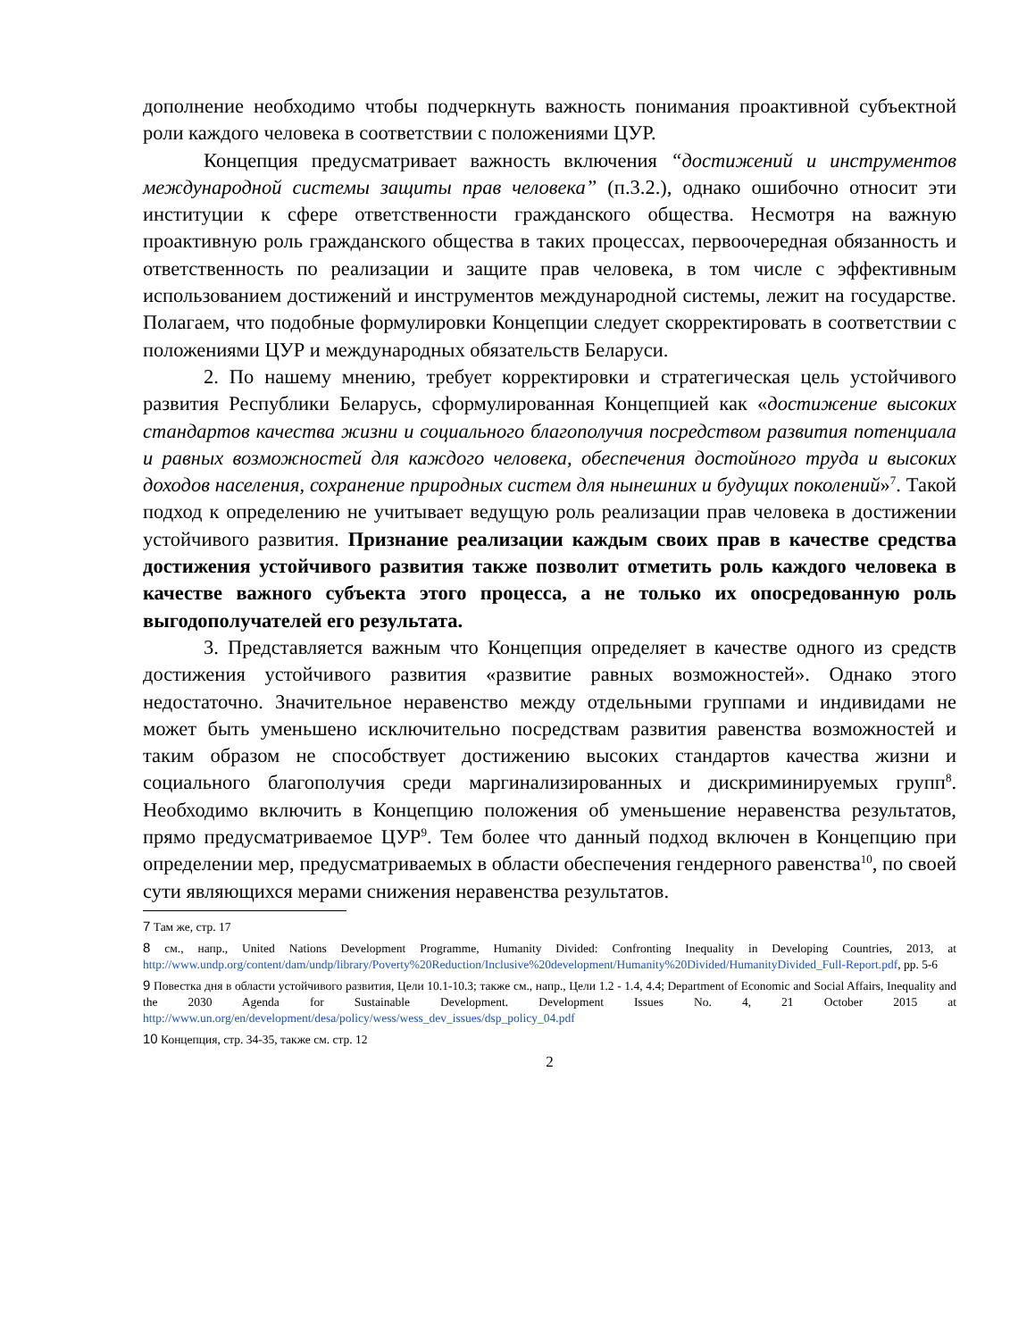дополнение необходимо чтобы подчеркнуть важность понимания проактивной субъектной роли каждого человека в соответствии с положениями ЦУР.
Концепция предусматривает важность включения “достижений и инструментов международной системы защиты прав человека” (п.3.2.), однако ошибочно относит эти институции к сфере ответственности гражданского общества. Несмотря на важную проактивную роль гражданского общества в таких процессах, первоочередная обязанность и ответственность по реализации и защите прав человека, в том числе с эффективным использованием достижений и инструментов международной системы, лежит на государстве. Полагаем, что подобные формулировки Концепции следует скорректировать в соответствии с положениями ЦУР и международных обязательств Беларуси.
2. По нашему мнению, требует корректировки и стратегическая цель устойчивого развития Республики Беларусь, сформулированная Концепцией как «достижение высоких стандартов качества жизни и социального благополучия посредством развития потенциала и равных возможностей для каждого человека, обеспечения достойного труда и высоких доходов населения, сохранение природных систем для нынешних и будущих поколений»<sup>7</sup>. Такой подход к определению не учитывает ведущую роль реализации прав человека в достижении устойчивого развития. Признание реализации каждым своих прав в качестве средства достижения устойчивого развития также позволит отметить роль каждого человека в качестве важного субъекта этого процесса, а не только их опосредованную роль выгодополучателей его результата.
3. Представляется важным что Концепция определяет в качестве одного из средств достижения устойчивого развития «развитие равных возможностей». Однако этого недостаточно. Значительное неравенство между отдельными группами и индивидами не может быть уменьшено исключительно посредствам развития равенства возможностей и таким образом не способствует достижению высоких стандартов качества жизни и социального благополучия среди маргинализированных и дискриминируемых групп<sup>8</sup>. Необходимо включить в Концепцию положения об уменьшение неравенства результатов, прямо предусматриваемое ЦУР<sup>9</sup>. Тем более что данный подход включен в Концепцию при определении мер, предусматриваемых в области обеспечения гендерного равенства<sup>10</sup>, по своей сути являющихся мерами снижения неравенства результатов.
7 Там же, стр. 17
8 см., напр., United Nations Development Programme, Humanity Divided: Confronting Inequality in Developing Countries, 2013, at http://www.undp.org/content/dam/undp/library/Poverty%20Reduction/Inclusive%20development/Humanity%20Divided/HumanityDivided_Full-Report.pdf, pp. 5-6
9 Повестка дня в области устойчивого развития, Цели 10.1-10.3; также см., напр., Цели 1.2 - 1.4, 4.4; Department of Economic and Social Affairs, Inequality and the 2030 Agenda for Sustainable Development. Development Issues No. 4, 21 October 2015 at http://www.un.org/en/development/desa/policy/wess/wess_dev_issues/dsp_policy_04.pdf
10 Концепция, стр. 34-35, также см. стр. 12
2